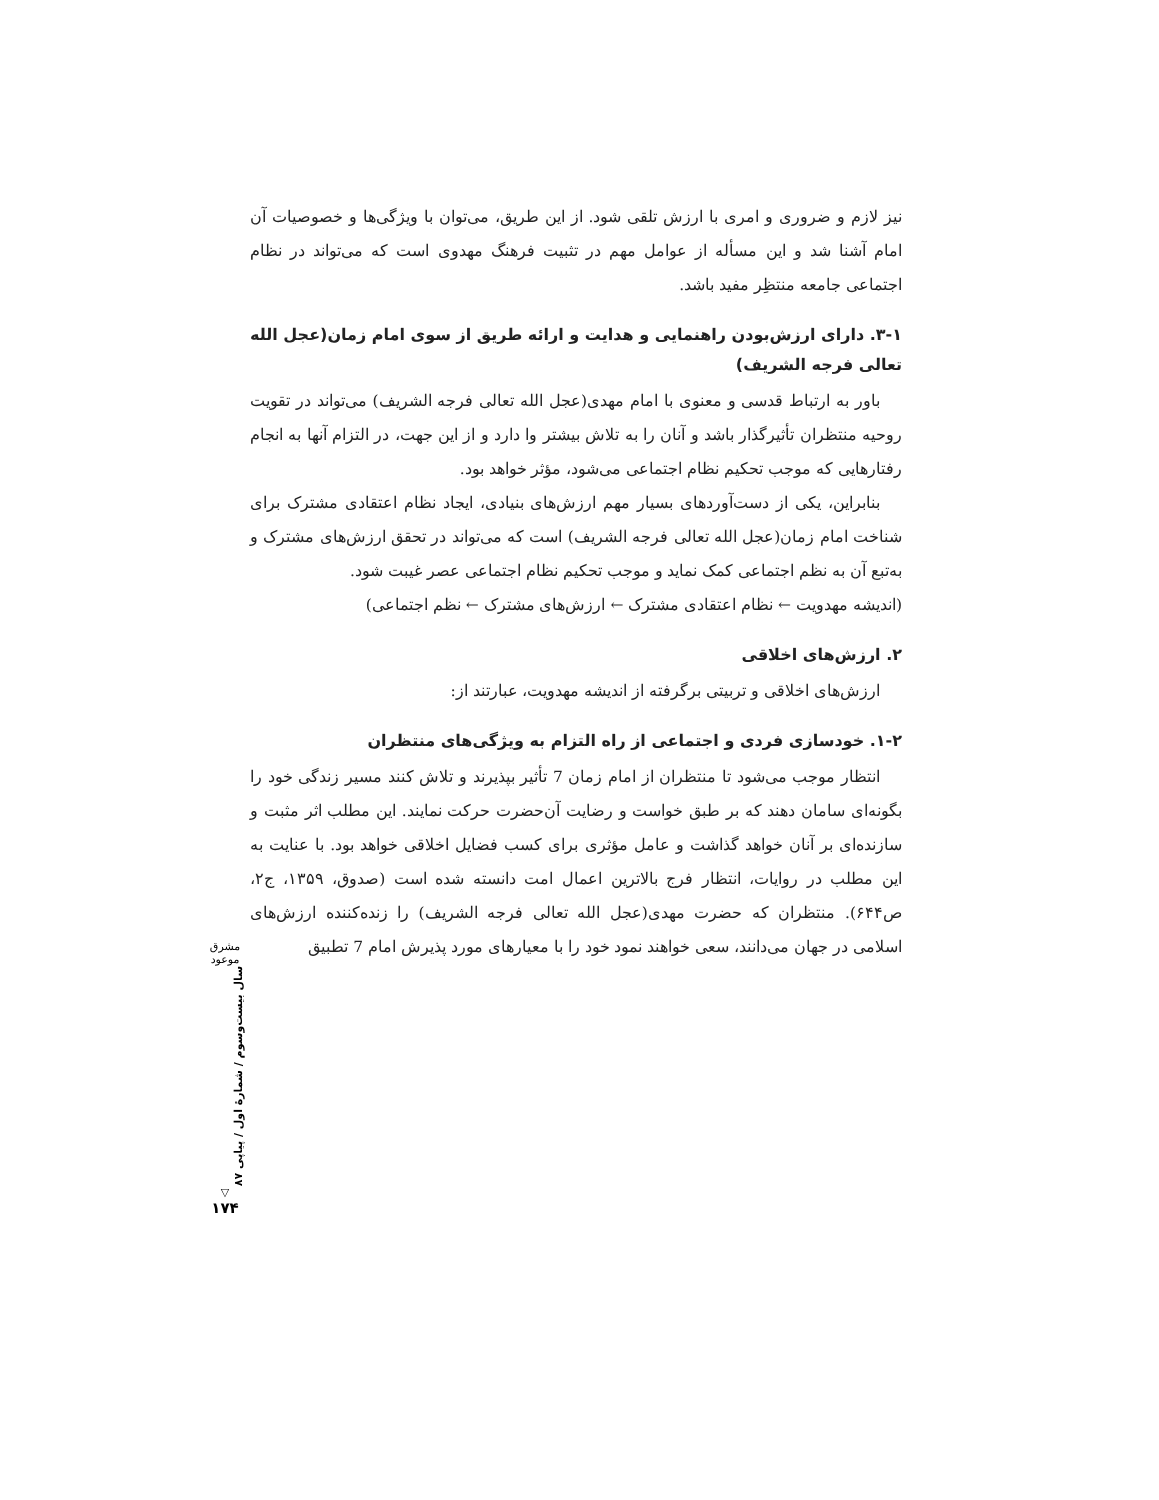نیز لازم و ضروری و امری با ارزش تلقی شود. از این طریق، می‌توان با ویژگی‌ها و خصوصیات آن امام آشنا شد و این مسأله از عوامل مهم در تثبیت فرهنگ مهدوی است که می‌تواند در نظام اجتماعی جامعه منتظِر مفید باشد.
۳-۱. دارای ارزش‌بودن راهنمایی و هدایت و ارائه طریق از سوی امام زمان(عجل الله تعالی فرجه الشریف)
باور به ارتباط قدسی و معنوی با امام مهدی(عجل الله تعالی فرجه الشریف) می‌تواند در تقویت روحیه منتظران تأثیرگذار باشد و آنان را به تلاش بیشتر وا دارد و از این جهت، در التزام آنها به انجام رفتارهایی که موجب تحکیم نظام اجتماعی می‌شود، مؤثر خواهد بود.
بنابراین، یکی از دست‌آوردهای بسیار مهم ارزش‌های بنیادی، ایجاد نظام اعتقادی مشترک برای شناخت امام زمان(عجل الله تعالی فرجه الشریف) است که می‌تواند در تحقق ارزش‌های مشترک و به‌تبع آن به نظم اجتماعی کمک نماید و موجب تحکیم نظام اجتماعی عصر غیبت شود.
(اندیشه مهدویت ← نظام اعتقادی مشترک ← ارزش‌های مشترک ← نظم اجتماعی)
۲. ارزش‌های اخلاقی
ارزش‌های اخلاقی و تربیتی برگرفته از اندیشه مهدویت، عبارتند از:
۱-۲. خودسازی فردی و اجتماعی از راه التزام به ویژگی‌های منتظران
انتظار موجب می‌شود تا منتظران از امام زمان 7 تأثیر بپذیرند و تلاش کنند مسیر زندگی خود را بگونه‌ای سامان دهند که بر طبق خواست و رضایت آن‌حضرت حرکت نمایند. این مطلب اثر مثبت و سازنده‌ای بر آنان خواهد گذاشت و عامل مؤثری برای کسب فضایل اخلاقی خواهد بود. با عنایت به این مطلب در روایات، انتظار فرج بالاترین اعمال امت دانسته شده است (صدوق، ۱۳۵۹، ج۲، ص۶۴۴). منتظران که حضرت مهدی(عجل الله تعالی فرجه الشریف) را زنده‌کننده ارزش‌های اسلامی در جهان می‌دانند، سعی خواهند نمود خود را با معیارهای مورد پذیرش امام 7 تطبیق
مشرق موعود
سال بیست‌وسوم / شمارهٔ اول / پیاپی ۸۷
▽
۱۷۴